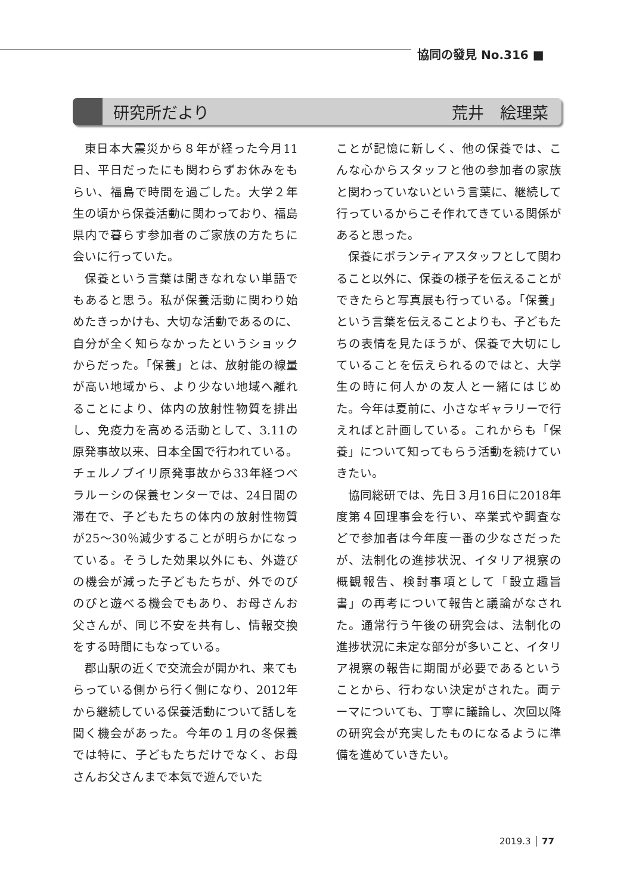協同の發見 No.316 ■
研究所だより 荒井　絵理菜
東日本大震災から８年が経った今月11日、平日だったにも関わらずお休みをもらい、福島で時間を過ごした。大学２年生の頃から保養活動に関わっており、福島県内で暮らす参加者のご家族の方たちに会いに行っていた。
保養という言葉は聞きなれない単語でもあると思う。私が保養活動に関わり始めたきっかけも、大切な活動であるのに、自分が全く知らなかったというショックからだった。「保養」とは、放射能の線量が高い地域から、より少ない地域へ離れることにより、体内の放射性物質を排出し、免疫力を高める活動として、3.11の原発事故以来、日本全国で行われている。チェルノブイリ原発事故から33年経つベラルーシの保養センターでは、24日間の滞在で、子どもたちの体内の放射性物質が25～30％減少することが明らかになっている。そうした効果以外にも、外遊びの機会が減った子どもたちが、外でのびのびと遊べる機会でもあり、お母さんお父さんが、同じ不安を共有し、情報交換をする時間にもなっている。
郡山駅の近くで交流会が開かれ、来てもらっている側から行く側になり、2012年から継続している保養活動について話しを聞く機会があった。今年の１月の冬保養では特に、子どもたちだけでなく、お母さんお父さんまで本気で遊んでいた
ことが記憶に新しく、他の保養では、こんな心からスタッフと他の参加者の家族と関わっていないという言葉に、継続して行っているからこそ作れてきている関係があると思った。
保養にボランティアスタッフとして関わること以外に、保養の様子を伝えることができたらと写真展も行っている。「保養」という言葉を伝えることよりも、子どもたちの表情を見たほうが、保養で大切にしていることを伝えられるのではと、大学生の時に何人かの友人と一緒にはじめた。今年は夏前に、小さなギャラリーで行えればと計画している。これからも「保養」について知ってもらう活動を続けていきたい。
協同総研では、先日３月16日に2018年度第４回理事会を行い、卒業式や調査などで参加者は今年度一番の少なさだったが、法制化の進捗状況、イタリア視察の概観報告、検討事項として「設立趣旨書」の再考について報告と議論がなされた。通常行う午後の研究会は、法制化の進捗状況に未定な部分が多いこと、イタリア視察の報告に期間が必要であるということから、行わない決定がされた。両テーマについても、丁寧に議論し、次回以降の研究会が充実したものになるように準備を進めていきたい。
2019.3 │ 77